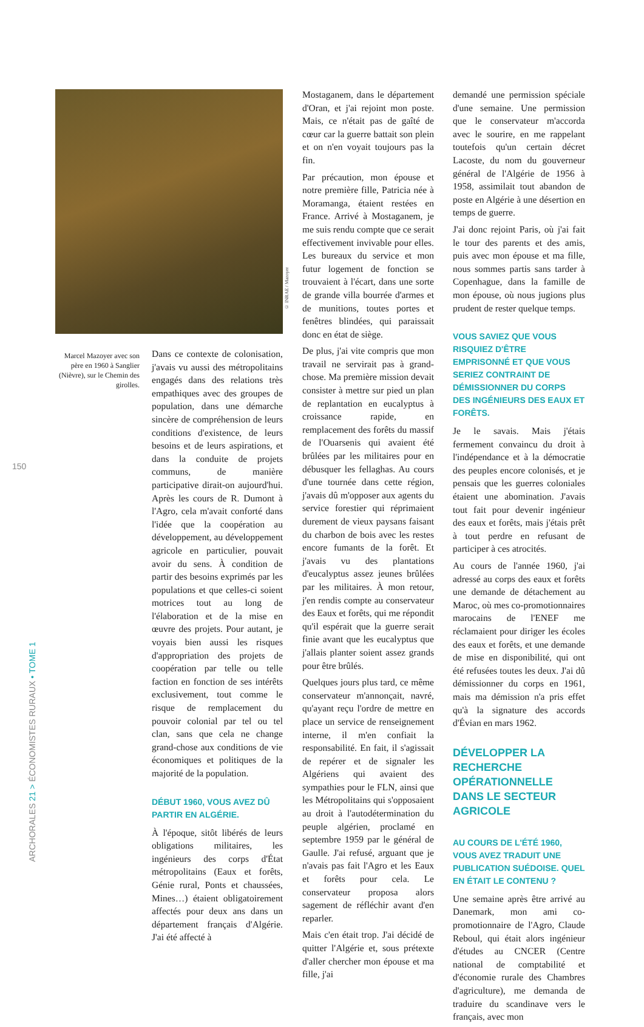© INRAE / Mazoyer
Marcel Mazoyer avec son père en 1960 à Sanglier (Nièvre), sur le Chemin des girolles.
150
ARCHORALES 21 > ÉCONOMISTES RURAUX • TOME 1
Dans ce contexte de colonisation, j'avais vu aussi des métropolitains engagés dans des relations très empathiques avec des groupes de population, dans une démarche sincère de compréhension de leurs conditions d'existence, de leurs besoins et de leurs aspirations, et dans la conduite de projets communs, de manière participative dirait-on aujourd'hui. Après les cours de R. Dumont à l'Agro, cela m'avait conforté dans l'idée que la coopération au développement, au développement agricole en particulier, pouvait avoir du sens. À condition de partir des besoins exprimés par les populations et que celles-ci soient motrices tout au long de l'élaboration et de la mise en œuvre des projets. Pour autant, je voyais bien aussi les risques d'appropriation des projets de coopération par telle ou telle faction en fonction de ses intérêts exclusivement, tout comme le risque de remplacement du pouvoir colonial par tel ou tel clan, sans que cela ne change grand-chose aux conditions de vie économiques et politiques de la majorité de la population.
DÉBUT 1960, VOUS AVEZ DÛ PARTIR EN ALGÉRIE.
À l'époque, sitôt libérés de leurs obligations militaires, les ingénieurs des corps d'État métropolitains (Eaux et forêts, Génie rural, Ponts et chaussées, Mines…) étaient obligatoirement affectés pour deux ans dans un département français d'Algérie. J'ai été affecté à
Mostaganem, dans le département d'Oran, et j'ai rejoint mon poste. Mais, ce n'était pas de gaîté de cœur car la guerre battait son plein et on n'en voyait toujours pas la fin.
Par précaution, mon épouse et notre première fille, Patricia née à Moramanga, étaient restées en France. Arrivé à Mostaganem, je me suis rendu compte que ce serait effectivement invivable pour elles. Les bureaux du service et mon futur logement de fonction se trouvaient à l'écart, dans une sorte de grande villa bourrée d'armes et de munitions, toutes portes et fenêtres blindées, qui paraissait donc en état de siège.
De plus, j'ai vite compris que mon travail ne servirait pas à grand-chose. Ma première mission devait consister à mettre sur pied un plan de replantation en eucalyptus à croissance rapide, en remplacement des forêts du massif de l'Ouarsenis qui avaient été brûlées par les militaires pour en débusquer les fellaghas. Au cours d'une tournée dans cette région, j'avais dû m'opposer aux agents du service forestier qui réprimaient durement de vieux paysans faisant du charbon de bois avec les restes encore fumants de la forêt. Et j'avais vu des plantations d'eucalyptus assez jeunes brûlées par les militaires. À mon retour, j'en rendis compte au conservateur des Eaux et forêts, qui me répondit qu'il espérait que la guerre serait finie avant que les eucalyptus que j'allais planter soient assez grands pour être brûlés.
Quelques jours plus tard, ce même conservateur m'annonçait, navré, qu'ayant reçu l'ordre de mettre en place un service de renseignement interne, il m'en confiait la responsabilité. En fait, il s'agissait de repérer et de signaler les Algériens qui avaient des sympathies pour le FLN, ainsi que les Métropolitains qui s'opposaient au droit à l'autodétermination du peuple algérien, proclamé en septembre 1959 par le général de Gaulle. J'ai refusé, arguant que je n'avais pas fait l'Agro et les Eaux et forêts pour cela. Le conservateur proposa alors sagement de réfléchir avant d'en reparler.
Mais c'en était trop. J'ai décidé de quitter l'Algérie et, sous prétexte d'aller chercher mon épouse et ma fille, j'ai
demandé une permission spéciale d'une semaine. Une permission que le conservateur m'accorda avec le sourire, en me rappelant toutefois qu'un certain décret Lacoste, du nom du gouverneur général de l'Algérie de 1956 à 1958, assimilait tout abandon de poste en Algérie à une désertion en temps de guerre.
J'ai donc rejoint Paris, où j'ai fait le tour des parents et des amis, puis avec mon épouse et ma fille, nous sommes partis sans tarder à Copenhague, dans la famille de mon épouse, où nous jugions plus prudent de rester quelque temps.
VOUS SAVIEZ QUE VOUS RISQUIEZ D'ÊTRE EMPRISONNÉ ET QUE VOUS SERIEZ CONTRAINT DE DÉMISSIONNER DU CORPS DES INGÉNIEURS DES EAUX ET FORÊTS.
Je le savais. Mais j'étais fermement convaincu du droit à l'indépendance et à la démocratie des peuples encore colonisés, et je pensais que les guerres coloniales étaient une abomination. J'avais tout fait pour devenir ingénieur des eaux et forêts, mais j'étais prêt à tout perdre en refusant de participer à ces atrocités.
Au cours de l'année 1960, j'ai adressé au corps des eaux et forêts une demande de détachement au Maroc, où mes co-promotionnaires marocains de l'ENEF me réclamaient pour diriger les écoles des eaux et forêts, et une demande de mise en disponibilité, qui ont été refusées toutes les deux. J'ai dû démissionner du corps en 1961, mais ma démission n'a pris effet qu'à la signature des accords d'Évian en mars 1962.
DÉVELOPPER LA RECHERCHE OPÉRATIONNELLE DANS LE SECTEUR AGRICOLE
AU COURS DE L'ÉTÉ 1960, VOUS AVEZ TRADUIT UNE PUBLICATION SUÉDOISE. QUEL EN ÉTAIT LE CONTENU ?
Une semaine après être arrivé au Danemark, mon ami co-promotionnaire de l'Agro, Claude Reboul, qui était alors ingénieur d'études au CNCER (Centre national de comptabilité et d'économie rurale des Chambres d'agriculture), me demanda de traduire du scandinave vers le français, avec mon